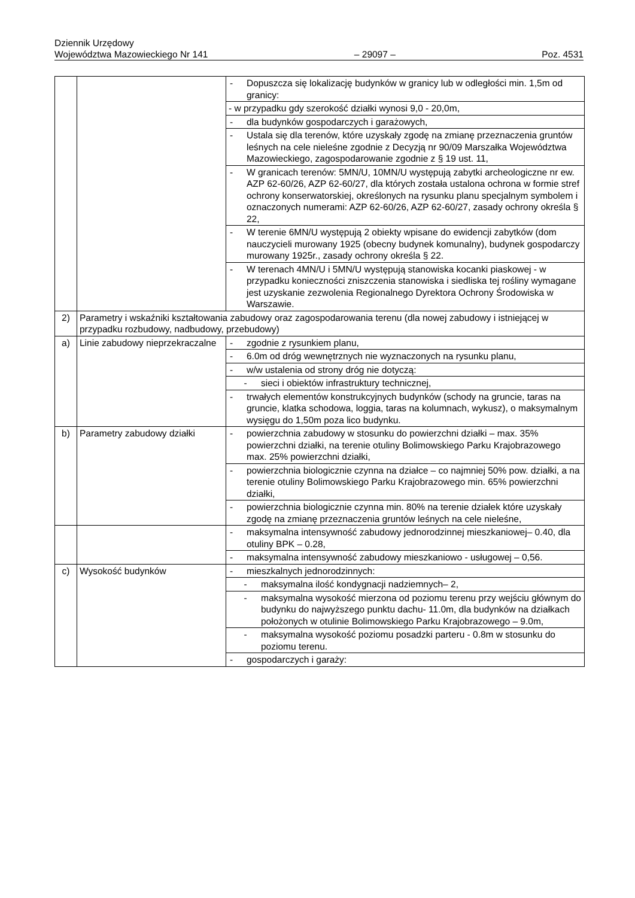Dziennik Urzędowy
Województwa Mazowieckiego Nr 141 – 29097 – Poz. 4531
| | | - Dopuszcza się lokalizację budynków w granicy lub w odległości min. 1,5m od granicy: |
| | | - w przypadku gdy szerokość działki wynosi 9,0 - 20,0m, |
| | | - dla budynków gospodarczych i garażowych, |
| | | - Ustala się dla terenów, które uzyskały zgodę na zmianę przeznaczenia gruntów leśnych na cele nieleśne zgodnie z Decyzją nr 90/09 Marszałka Województwa Mazowieckiego, zagospodarowanie zgodnie z § 19 ust. 11, |
| | | - W granicach terenów: 5MN/U, 10MN/U występują zabytki archeologiczne nr ew. AZP 62-60/26, AZP 62-60/27, dla których została ustalona ochrona w formie stref ochrony konserwatorskiej, określonych na rysunku planu specjalnym symbolem i oznaczonych numerami: AZP 62-60/26, AZP 62-60/27, zasady ochrony określa § 22, |
| | | - W terenie 6MN/U występują 2 obiekty wpisane do ewidencji zabytków (dom nauczycieli murowany 1925 (obecny budynek komunalny), budynek gospodarczy murowany 1925r., zasady ochrony określa § 22. |
| | | - W terenach 4MN/U i 5MN/U występują stanowiska kocanki piaskowej - w przypadku konieczności zniszczenia stanowiska i siedliska tej rośliny wymagane jest uzyskanie zezwolenia Regionalnego Dyrektora Ochrony Środowiska w Warszawie. |
| 2) | Parametry i wskaźniki kształtowania zabudowy oraz zagospodarowania terenu (dla nowej zabudowy i istniejącej w przypadku rozbudowy, nadbudowy, przebudowy) | |
| a) | Linie zabudowy nieprzekraczalne | - zgodnie z rysunkiem planu, |
| | | - 6.0m od dróg wewnętrznych nie wyznaczonych na rysunku planu, |
| | | - w/w ustalenia od strony dróg nie dotyczą: |
| | | - sieci i obiektów infrastruktury technicznej, |
| | | - trwałych elementów konstrukcyjnych budynków (schody na gruncie, taras na gruncie, klatka schodowa, loggia, taras na kolumnach, wykusz), o maksymalnym wysięgu do 1,50m poza lico budynku. |
| b) | Parametry zabudowy działki | - powierzchnia zabudowy w stosunku do powierzchni działki – max. 35% powierzchni działki, na terenie otuliny Bolimowskiego Parku Krajobrazowego max. 25% powierzchni działki, |
| | | - powierzchnia biologicznie czynna na działce – co najmniej 50% pow. działki, a na terenie otuliny Bolimowskiego Parku Krajobrazowego min. 65% powierzchni działki, |
| | | - powierzchnia biologicznie czynna min. 80% na terenie działek które uzyskały zgodę na zmianę przeznaczenia gruntów leśnych na cele nieleśne, |
| | | - maksymalna intensywność zabudowy jednorodzinnej mieszkaniowej– 0.40, dla otuliny BPK – 0.28, |
| | | - maksymalna intensywność zabudowy mieszkaniowo - usługowej – 0,56. |
| c) | Wysokość budynków | - mieszkalnych jednorodzinnych: |
| | | - maksymalna ilość kondygnacji nadziemnych– 2, |
| | | - maksymalna wysokość mierzona od poziomu terenu przy wejściu głównym do budynku do najwyższego punktu dachu- 11.0m, dla budynków na działkach położonych w otulinie Bolimowskiego Parku Krajobrazowego – 9.0m, |
| | | - maksymalna wysokość poziomu posadzki parteru - 0.8m w stosunku do poziomu terenu. |
| | | - gospodarczych i garaży: |